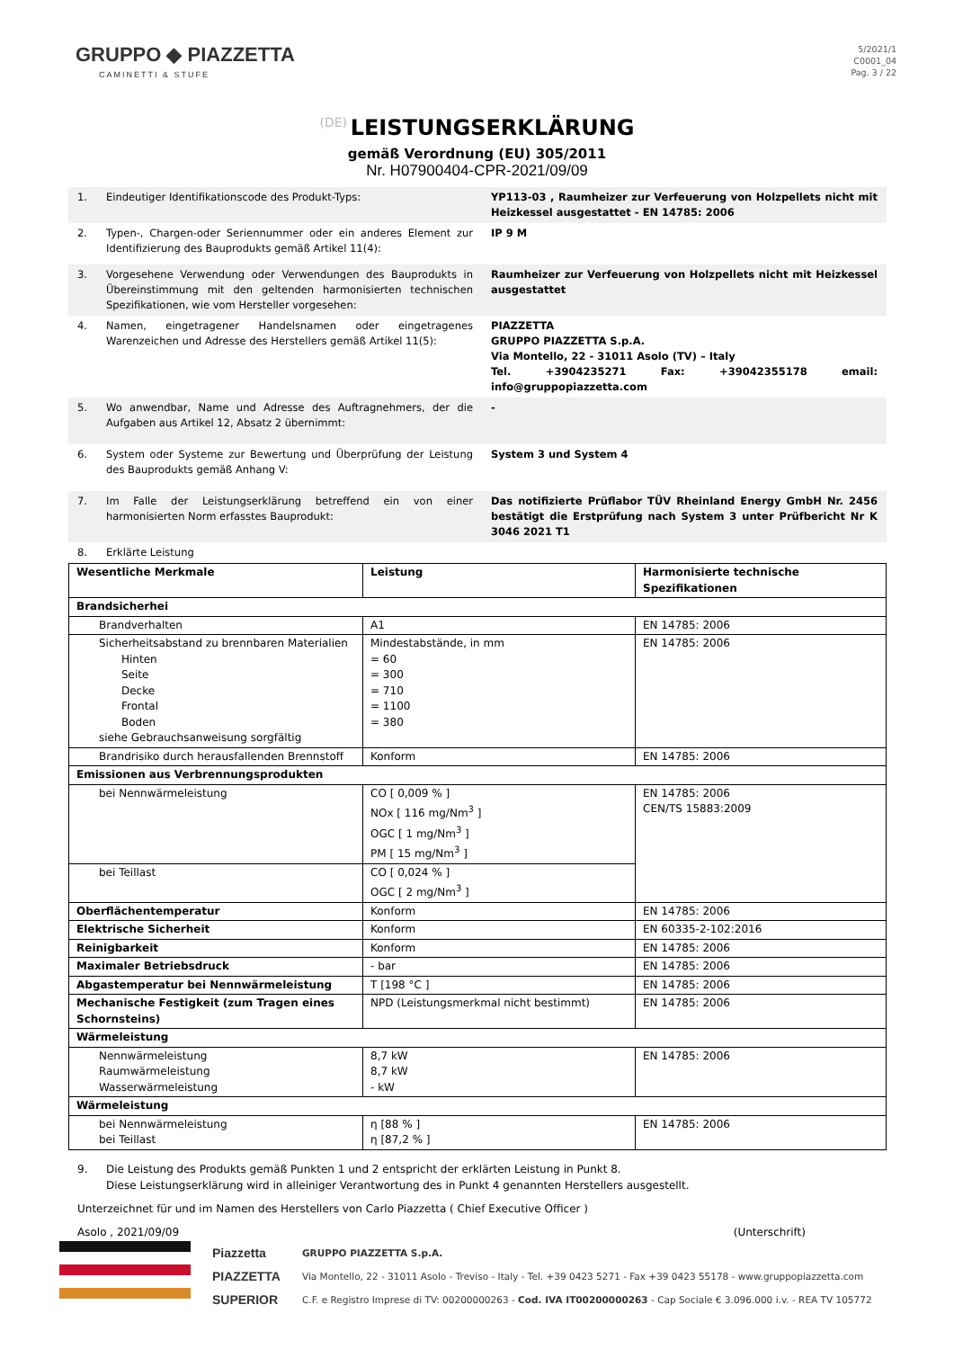GRUPPO ◆ PIAZZETTA
CAMINETTI & STUFE
5/2021/1
C0001_04
Pag. 3 / 22
(DE)
LEISTUNGSERKLÄRUNG
gemäß Verordnung (EU) 305/2011
Nr. H07900404-CPR-2021/09/09
1. Eindeutiger Identifikationscode des Produkt-Typs: YP113-03 , Raumheizer zur Verfeuerung von Holzpellets nicht mit Heizkessel ausgestattet - EN 14785: 2006
2. Typen-, Chargen-oder Seriennummer oder ein anderes Element zur Identifizierung des Bauprodukts gemäß Artikel 11(4): IP 9 M
3. Vorgesehene Verwendung oder Verwendungen des Bauprodukts in Übereinstimmung mit den geltenden harmonisierten technischen Spezifikationen, wie vom Hersteller vorgesehen: Raumheizer zur Verfeuerung von Holzpellets nicht mit Heizkessel ausgestattet
4. Namen, eingetragener Handelsnamen oder eingetragenes Warenzeichen und Adresse des Herstellers gemäß Artikel 11(5): PIAZZETTA
GRUPPO PIAZZETTA S.p.A.
Via Montello, 22 - 31011 Asolo (TV) – Italy
Tel. +3904235271 Fax: +39042355178 email: info@gruppopiazzetta.com
5. Wo anwendbar, Name und Adresse des Auftragnehmers, der die Aufgaben aus Artikel 12, Absatz 2 übernimmt: -
6. System oder Systeme zur Bewertung und Überprüfung der Leistung des Bauprodukts gemäß Anhang V: System 3 und System 4
7. Im Falle der Leistungserklärung betreffend ein von einer harmonisierten Norm erfasstes Bauprodukt: Das notifizierte Prüflabor TÜV Rheinland Energy GmbH Nr. 2456 bestätigt die Erstprüfung nach System 3 unter Prüfbericht Nr K 3046 2021 T1
8. Erklärte Leistung
| Wesentliche Merkmale | Leistung | Harmonisierte technische Spezifikationen |
| --- | --- | --- |
| Brandsicherhei | | |
| Brandverhalten | A1 | EN 14785: 2006 |
| Sicherheitsabstand zu brennbaren Materialien Hinten Seite Decke Frontal Boden siehe Gebrauchsanweisung sorgfältig | Mindestabstände, in mm = 60 = 300 = 710 = 1100 = 380 | EN 14785: 2006 |
| Brandrisiko durch herausfallenden Brennstoff | Konform | EN 14785: 2006 |
| Emissionen aus Verbrennungsprodukten | | |
| bei Nennwärmeleistung | CO [ 0,009 % ] NOx [ 116 mg/Nm<sup>3</sup> ] OGC [ 1 mg/Nm<sup>3</sup> ] PM [ 15 mg/Nm<sup>3</sup> ] | EN 14785: 2006 CEN/TS 15883:2009 |
| bei Teillast | CO [ 0,024 % ] OGC [ 2 mg/Nm<sup>3</sup> ] | |
| Oberflächentemperatur | Konform | EN 14785: 2006 |
| Elektrische Sicherheit | Konform | EN 60335-2-102:2016 |
| Reinigbarkeit | Konform | EN 14785: 2006 |
| Maximaler Betriebsdruck | - bar | EN 14785: 2006 |
| Abgastemperatur bei Nennwärmeleistung | T [198 °C ] | EN 14785: 2006 |
| Mechanische Festigkeit (zum Tragen eines Schornsteins) | NPD (Leistungsmerkmal nicht bestimmt) | EN 14785: 2006 |
| Wärmeleistung | | |
| Nennwärmeleistung Raumwärmeleistung Wasserwärmeleistung | 8,7 kW 8,7 kW - kW | EN 14785: 2006 |
| Wärmeleistung | | |
| bei Nennwärmeleistung bei Teillast | η [88 % ] η [87,2 % ] | EN 14785: 2006 |
9. Die Leistung des Produkts gemäß Punkten 1 und 2 entspricht der erklärten Leistung in Punkt 8.
Diese Leistungserklärung wird in alleiniger Verantwortung des in Punkt 4 genannten Herstellers ausgestellt.
Unterzeichnet für und im Namen des Herstellers von Carlo Piazzetta ( Chief Executive Officer )
Asolo , 2021/09/09 (Unterschrift)
Piazzetta
PIAZZETTA
SUPERIOR
GRUPPO PIAZZETTA S.p.A.
Via Montello, 22 - 31011 Asolo - Treviso - Italy - Tel. +39 0423 5271 - Fax +39 0423 55178 - www.gruppopiazzetta.com
C.F. e Registro Imprese di TV: 00200000263 - Cod. IVA IT00200000263 - Cap Sociale € 3.096.000 i.v. - REA TV 105772